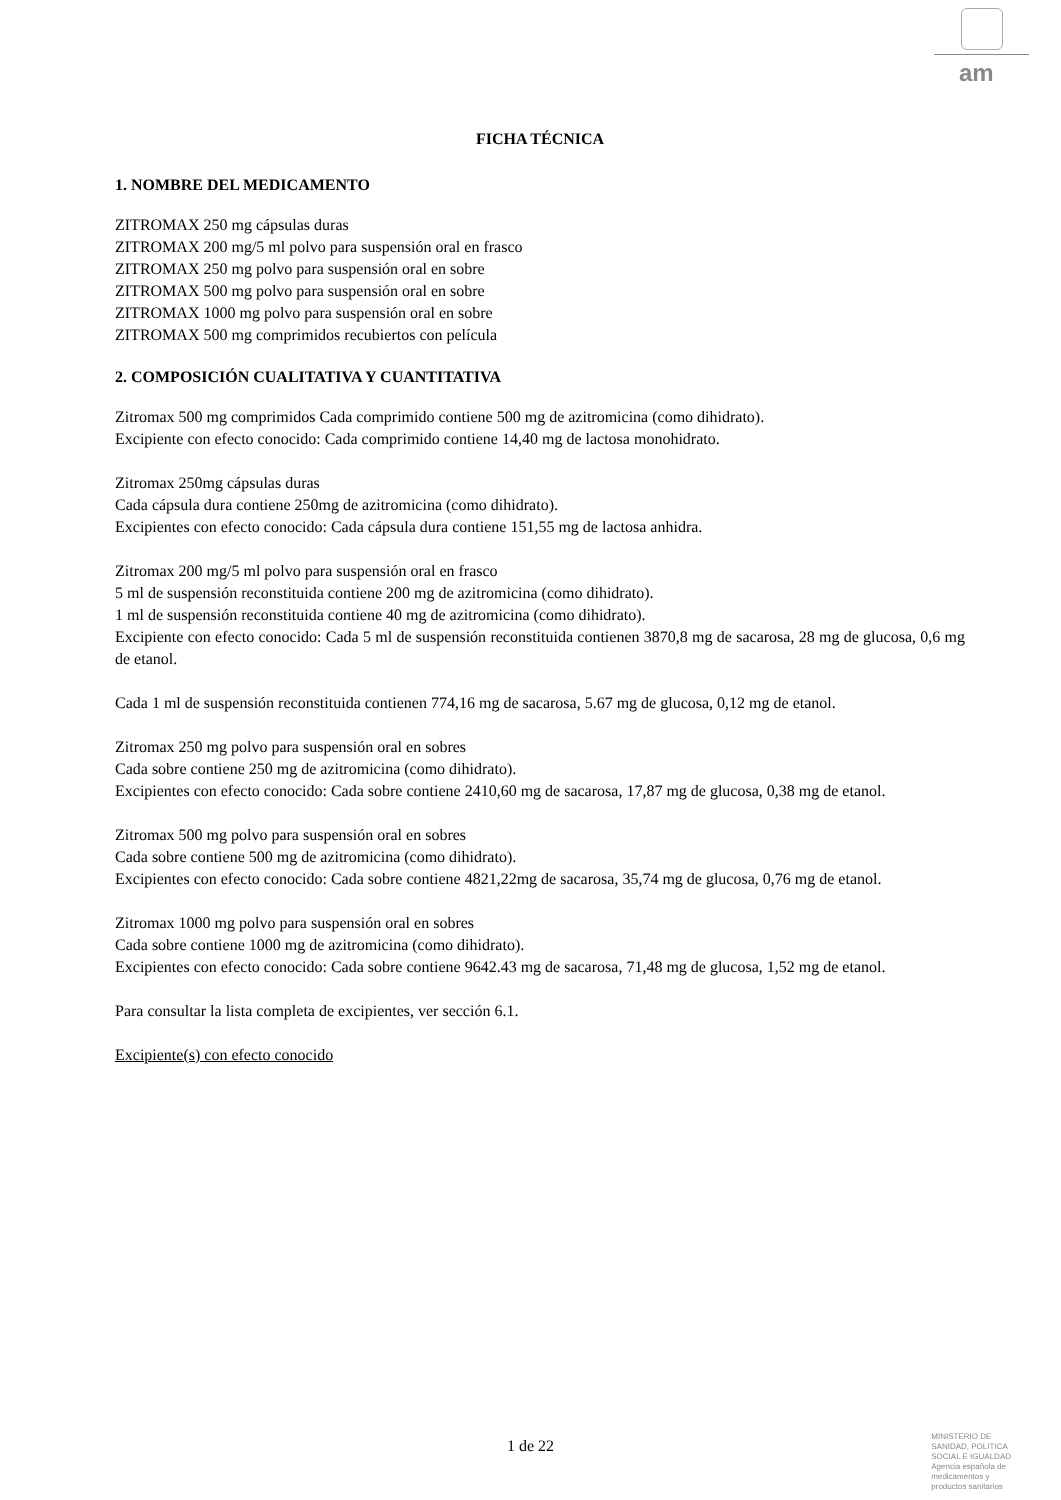am
FICHA TÉCNICA
1. NOMBRE DEL MEDICAMENTO
ZITROMAX 250 mg cápsulas duras
ZITROMAX 200 mg/5 ml polvo para suspensión oral en frasco
ZITROMAX 250 mg polvo para suspensión oral en sobre
ZITROMAX 500 mg polvo para suspensión oral en sobre
ZITROMAX 1000 mg polvo para suspensión oral en sobre
ZITROMAX 500 mg comprimidos recubiertos con película
2. COMPOSICIÓN CUALITATIVA Y CUANTITATIVA
Zitromax 500 mg comprimidos Cada comprimido contiene 500 mg de azitromicina (como dihidrato).
Excipiente con efecto conocido: Cada comprimido contiene 14,40 mg de lactosa monohidrato.
Zitromax 250mg cápsulas duras
Cada cápsula dura contiene 250mg de azitromicina (como dihidrato).
Excipientes con efecto conocido: Cada cápsula dura contiene 151,55 mg de lactosa anhidra.
Zitromax 200 mg/5 ml polvo para suspensión oral en frasco
5 ml de suspensión reconstituida contiene 200 mg de azitromicina (como dihidrato).
1 ml de suspensión reconstituida contiene 40 mg de azitromicina (como dihidrato).
Excipiente con efecto conocido: Cada 5 ml de suspensión reconstituida contienen 3870,8 mg de sacarosa, 28 mg de glucosa, 0,6 mg de etanol.
Cada 1 ml de suspensión reconstituida contienen 774,16 mg de sacarosa, 5.67 mg de glucosa, 0,12 mg de etanol.
Zitromax 250 mg polvo para suspensión oral en sobres
Cada sobre contiene 250 mg de azitromicina (como dihidrato).
Excipientes con efecto conocido: Cada sobre contiene 2410,60 mg de sacarosa, 17,87 mg de glucosa, 0,38 mg de etanol.
Zitromax 500 mg polvo para suspensión oral en sobres
Cada sobre contiene 500 mg de azitromicina (como dihidrato).
Excipientes con efecto conocido: Cada sobre contiene 4821,22mg de sacarosa, 35,74 mg de glucosa, 0,76 mg de etanol.
Zitromax 1000 mg polvo para suspensión oral en sobres
Cada sobre contiene 1000 mg de azitromicina (como dihidrato).
Excipientes con efecto conocido: Cada sobre contiene 9642.43 mg de sacarosa, 71,48 mg de glucosa, 1,52 mg de etanol.
Para consultar la lista completa de excipientes, ver sección 6.1.
Excipiente(s) con efecto conocido
1 de 22
MINISTERIO DE
SANIDAD, POLITICA
SOCIAL E IGUALDAD
Agencia española de
medicamentos y
productos sanitarios